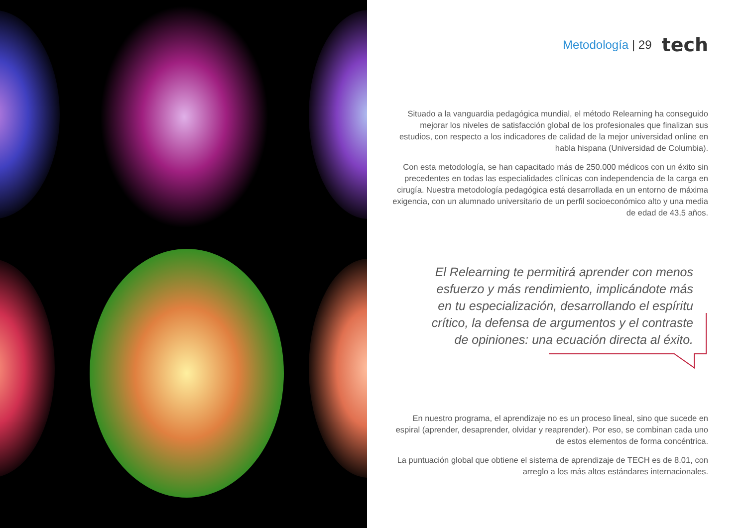Metodología | 29 tech
Situado a la vanguardia pedagógica mundial, el método Relearning ha conseguido mejorar los niveles de satisfacción global de los profesionales que finalizan sus estudios, con respecto a los indicadores de calidad de la mejor universidad online en habla hispana (Universidad de Columbia).
Con esta metodología, se han capacitado más de 250.000 médicos con un éxito sin precedentes en todas las especialidades clínicas con independencia de la carga en cirugía. Nuestra metodología pedagógica está desarrollada en un entorno de máxima exigencia, con un alumnado universitario de un perfil socioeconómico alto y una media de edad de 43,5 años.
El Relearning te permitirá aprender con menos esfuerzo y más rendimiento, implicándote más en tu especialización, desarrollando el espíritu crítico, la defensa de argumentos y el contraste de opiniones: una ecuación directa al éxito.
En nuestro programa, el aprendizaje no es un proceso lineal, sino que sucede en espiral (aprender, desaprender, olvidar y reaprender). Por eso, se combinan cada uno de estos elementos de forma concéntrica.
La puntuación global que obtiene el sistema de aprendizaje de TECH es de 8.01, con arreglo a los más altos estándares internacionales.